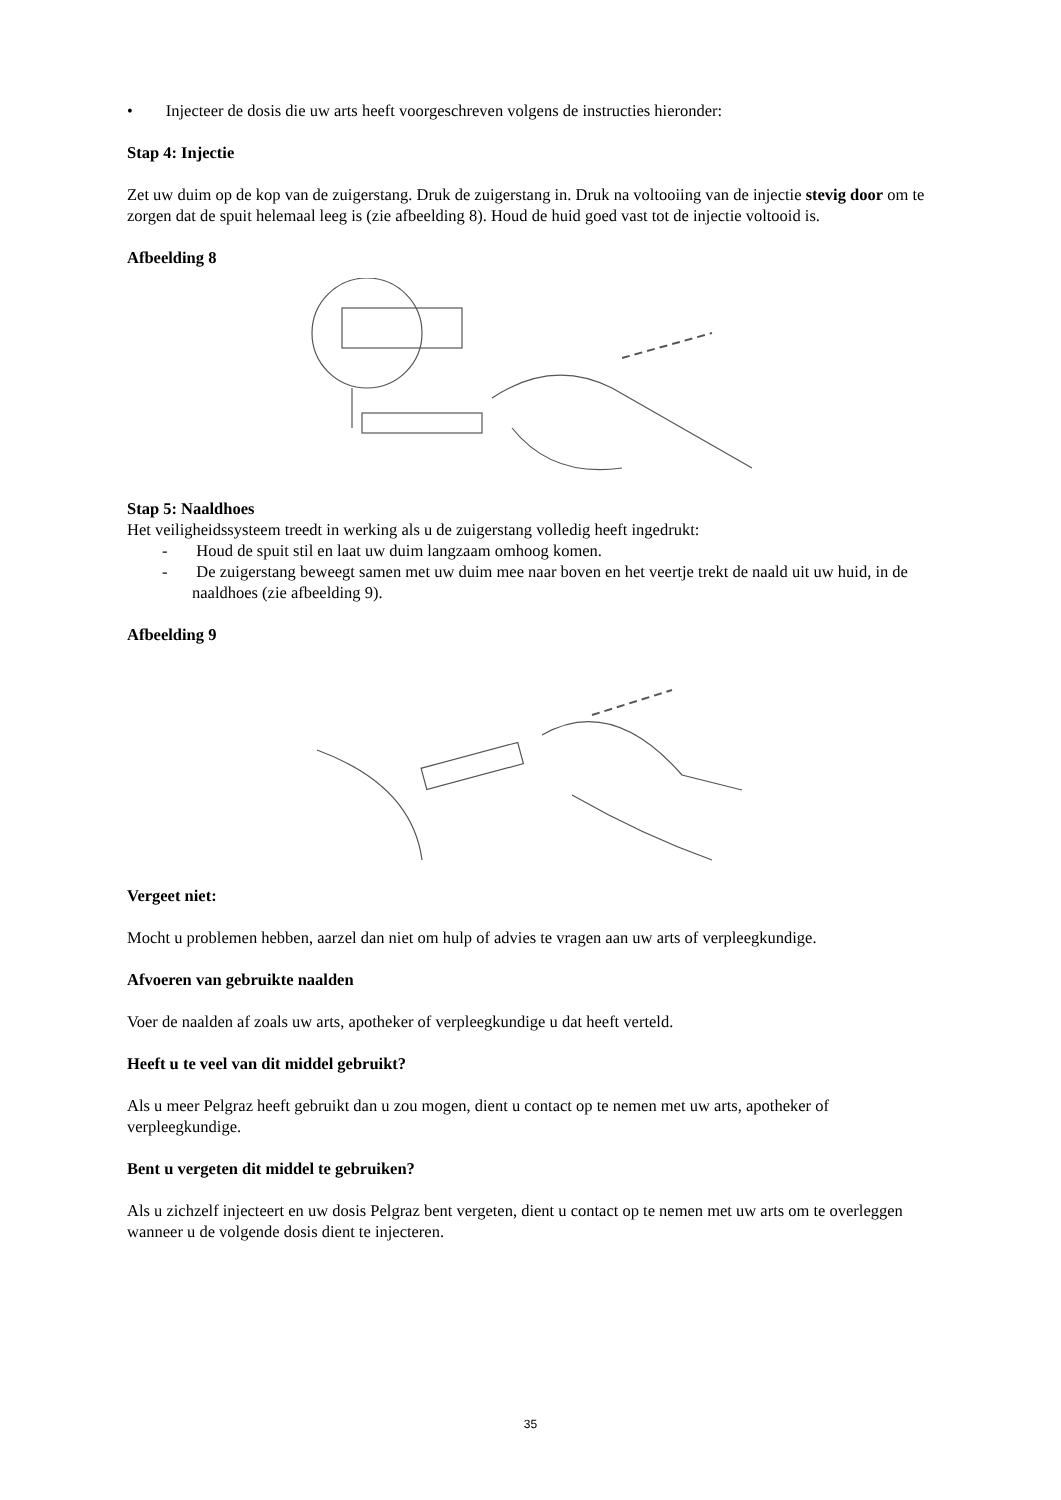• Injecteer de dosis die uw arts heeft voorgeschreven volgens de instructies hieronder:
Stap 4: Injectie
Zet uw duim op de kop van de zuigerstang. Druk de zuigerstang in. Druk na voltooiing van de injectie stevig door om te zorgen dat de spuit helemaal leeg is (zie afbeelding 8). Houd de huid goed vast tot de injectie voltooid is.
Afbeelding 8
Stap 5: Naaldhoes
Het veiligheidssysteem treedt in werking als u de zuigerstang volledig heeft ingedrukt:
- Houd de spuit stil en laat uw duim langzaam omhoog komen.
- De zuigerstang beweegt samen met uw duim mee naar boven en het veertje trekt de naald uit uw huid, in de naaldhoes (zie afbeelding 9).
Afbeelding 9
Vergeet niet:
Mocht u problemen hebben, aarzel dan niet om hulp of advies te vragen aan uw arts of verpleegkundige.
Afvoeren van gebruikte naalden
Voer de naalden af zoals uw arts, apotheker of verpleegkundige u dat heeft verteld.
Heeft u te veel van dit middel gebruikt?
Als u meer Pelgraz heeft gebruikt dan u zou mogen, dient u contact op te nemen met uw arts, apotheker of verpleegkundige.
Bent u vergeten dit middel te gebruiken?
Als u zichzelf injecteert en uw dosis Pelgraz bent vergeten, dient u contact op te nemen met uw arts om te overleggen wanneer u de volgende dosis dient te injecteren.
35